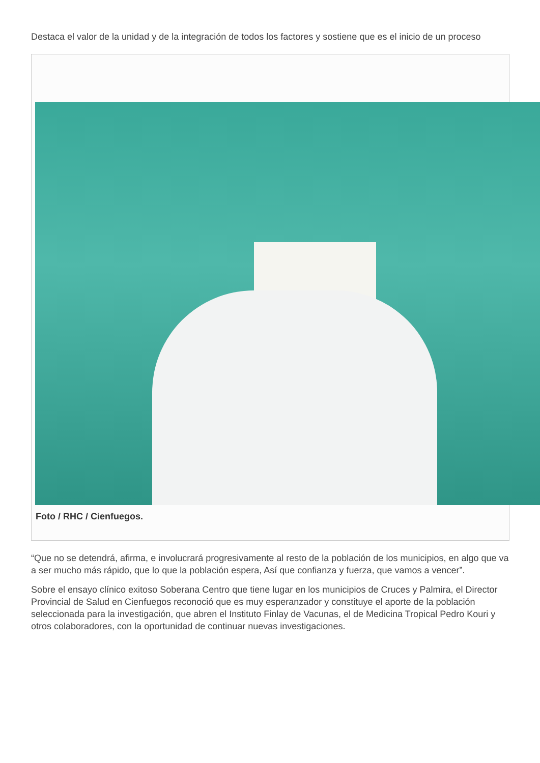Destaca el valor de la unidad y de la integración de todos los factores y sostiene que es el inicio de un proceso
Foto / RHC / Cienfuegos.
“Que no se detendrá, afirma, e involucrará progresivamente al resto de la población de los municipios, en algo que va a ser mucho más rápido, que lo que la población espera, Así que confianza y fuerza, que vamos a vencer”.
Sobre el ensayo clínico exitoso Soberana Centro que tiene lugar en los municipios de Cruces y Palmira, el Director Provincial de Salud en Cienfuegos reconoció que es muy esperanzador y constituye el aporte de la población seleccionada para la investigación, que abren el Instituto Finlay de Vacunas, el de Medicina Tropical Pedro Kouri y otros colaboradores, con la oportunidad de continuar nuevas investigaciones.